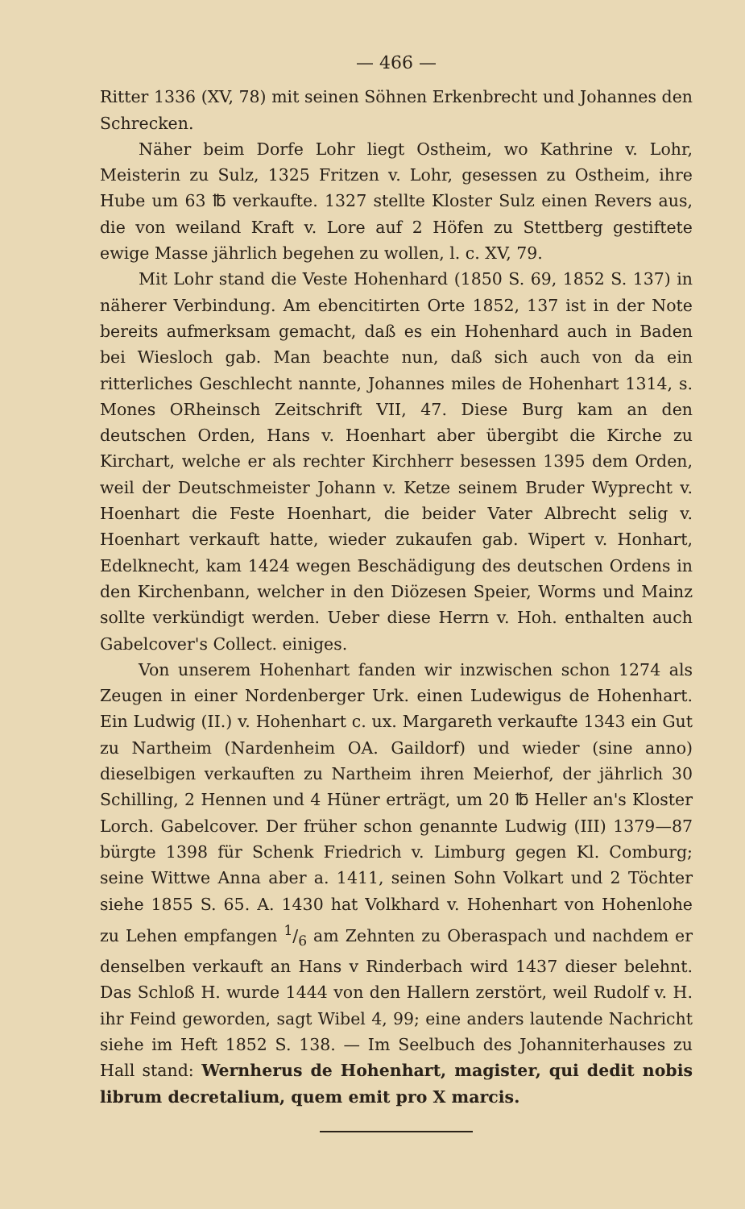— 466 —
Ritter 1336 (XV, 78) mit seinen Söhnen Erkenbrecht und Johannes den Schrecken.
Näher beim Dorfe Lohr liegt Ostheim, wo Kathrine v. Lohr, Meisterin zu Sulz, 1325 Fritzen v. Lohr, gesessen zu Ostheim, ihre Hube um 63 ℔ verkaufte. 1327 stellte Kloster Sulz einen Revers aus, die von weiland Kraft v. Lore auf 2 Höfen zu Stettberg gestiftete ewige Masse jährlich begehen zu wollen, l. c. XV, 79.
Mit Lohr stand die Veste Hohenhard (1850 S. 69, 1852 S. 137) in näherer Verbindung. Am ebencitirten Orte 1852, 137 ist in der Note bereits aufmerksam gemacht, daß es ein Hohenhard auch in Baden bei Wiesloch gab. Man beachte nun, daß sich auch von da ein ritterliches Geschlecht nannte, Johannes miles de Hohenhart 1314, s. Mones ORheinsch Zeitschrift VII, 47. Diese Burg kam an den deutschen Orden, Hans v. Hoenhart aber übergibt die Kirche zu Kirchart, welche er als rechter Kirchherr besessen 1395 dem Orden, weil der Deutschmeister Johann v. Ketze seinem Bruder Wyprecht v. Hoenhart die Feste Hoenhart, die beider Vater Albrecht selig v. Hoenhart verkauft hatte, wieder zukaufen gab. Wipert v. Honhart, Edelknecht, kam 1424 wegen Beschädigung des deutschen Ordens in den Kirchenbann, welcher in den Diözesen Speier, Worms und Mainz sollte verkündigt werden. Ueber diese Herrn v. Hoh. enthalten auch Gabelcover's Collect. einiges.
Von unserem Hohenhart fanden wir inzwischen schon 1274 als Zeugen in einer Nordenberger Urk. einen Ludewigus de Hohenhart. Ein Ludwig (II.) v. Hohenhart c. ux. Margareth verkaufte 1343 ein Gut zu Nartheim (Nardenheim OA. Gaildorf) und wieder (sine anno) dieselbigen verkauften zu Nartheim ihren Meierhof, der jährlich 30 Schilling, 2 Hennen und 4 Hüner erträgt, um 20 ℔ Heller an's Kloster Lorch. Gabelcover. Der früher schon genannte Ludwig (III) 1379—87 bürgte 1398 für Schenk Friedrich v. Limburg gegen Kl. Comburg; seine Wittwe Anna aber a. 1411, seinen Sohn Volkart und 2 Töchter siehe 1855 S. 65. A. 1430 hat Volkhard v. Hohenhart von Hohenlohe zu Lehen empfangen 1/6 am Zehnten zu Oberaspach und nachdem er denselben verkauft an Hans v Rinderbach wird 1437 dieser belehnt. Das Schloß H. wurde 1444 von den Hallern zerstört, weil Rudolf v. H. ihr Feind geworden, sagt Wibel 4, 99; eine anders lautende Nachricht siehe im Heft 1852 S. 138. — Im Seelbuch des Johanniterhauses zu Hall stand: Wernherus de Hohenhart, magister, qui dedit nobis librum decretalium, quem emit pro X marcis.